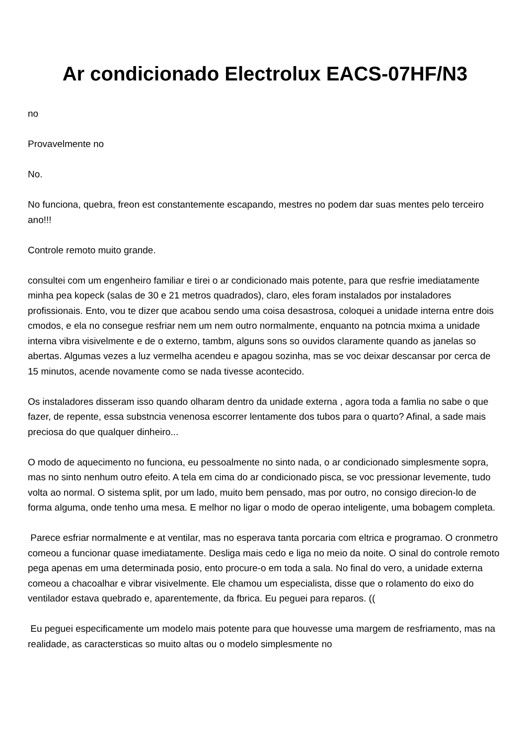Ar condicionado Electrolux EACS-07HF/N3
no
Provavelmente no
No.
No funciona, quebra, freon est constantemente escapando, mestres no podem dar suas mentes pelo terceiro ano!!!
Controle remoto muito grande.
consultei com um engenheiro familiar e tirei o ar condicionado mais potente, para que resfrie imediatamente minha pea kopeck (salas de 30 e 21 metros quadrados), claro, eles foram instalados por instaladores profissionais. Ento, vou te dizer que acabou sendo uma coisa desastrosa, coloquei a unidade interna entre dois cmodos, e ela no consegue resfriar nem um nem outro normalmente, enquanto na potncia mxima a unidade interna vibra visivelmente e de o externo, tambm, alguns sons so ouvidos claramente quando as janelas so abertas. Algumas vezes a luz vermelha acendeu e apagou sozinha, mas se voc deixar descansar por cerca de 15 minutos, acende novamente como se nada tivesse acontecido.
Os instaladores disseram isso quando olharam dentro da unidade externa , agora toda a famlia no sabe o que fazer, de repente, essa substncia venenosa escorrer lentamente dos tubos para o quarto? Afinal, a sade mais preciosa do que qualquer dinheiro...
O modo de aquecimento no funciona, eu pessoalmente no sinto nada, o ar condicionado simplesmente sopra, mas no sinto nenhum outro efeito. A tela em cima do ar condicionado pisca, se voc pressionar levemente, tudo volta ao normal. O sistema split, por um lado, muito bem pensado, mas por outro, no consigo direcion-lo de forma alguma, onde tenho uma mesa. E melhor no ligar o modo de operao inteligente, uma bobagem completa.
Parece esfriar normalmente e at ventilar, mas no esperava tanta porcaria com eltrica e programao. O cronmetro comeou a funcionar quase imediatamente. Desliga mais cedo e liga no meio da noite. O sinal do controle remoto pega apenas em uma determinada posio, ento procure-o em toda a sala. No final do vero, a unidade externa comeou a chacoalhar e vibrar visivelmente. Ele chamou um especialista, disse que o rolamento do eixo do ventilador estava quebrado e, aparentemente, da fbrica. Eu peguei para reparos. ((
Eu peguei especificamente um modelo mais potente para que houvesse uma margem de resfriamento, mas na realidade, as caractersticas so muito altas ou o modelo simplesmente no